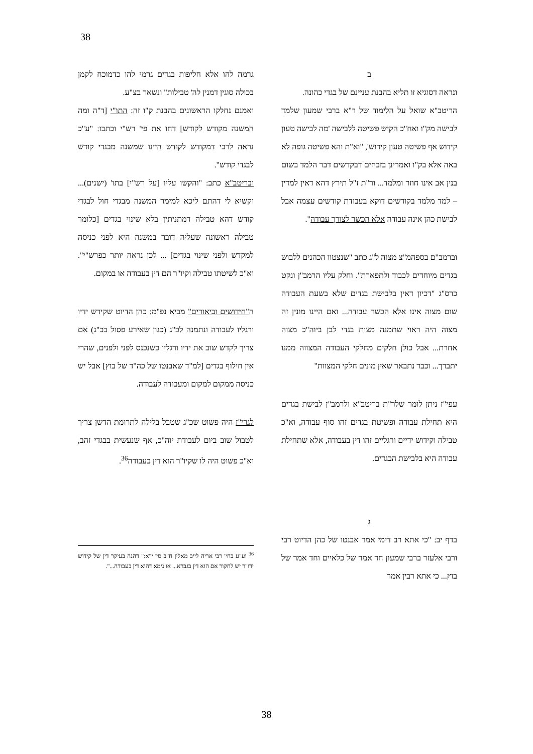38
גרמה להו אלא חליפות בגדים גרמי להו כדמוכח לקמן בכולה סוגין דמנין לה' טבילות" ונשאר בצ"ע.
ואמנם נחלקו הראשונים בהבנת ק"ו זה: התו"י [ד"ה ומה המשנה מקודש לקודש] דחו את פי' רש"י וכתבו: "ע"כ נראה לרבי דמקודש לקודש היינו שמשנה מבגדי קודש לבגדי קודש".
ובריטב"א כתב: "והקשו עליו [על רש"י] בתו' (ישנים)... וקשיא לי דהתם ליכא למימר המשנה מבגדי חול לבגדי קודש דהא טבילה דמתניתין בלא שינוי בגדים [כלומר טבילה ראשונה שעליה דובר במשנה היא לפני כניסה למקדש ולפני שינוי בגדים] ... לכן נראה יותר כפרש"י". וא"כ לשיטתו טבילה וקיו"ר הם דין בעבודה או במקום.
ה"חידושים וביאורים" מביא נפ"מ: כהן הדיוט שקידש ידיו ורגליו לעבודה ונתמנה לכ"ג (כגון שאירע פסול בכ"ג) אם צריך לקדש שוב את ידיו ורגליו כשנכנס לפני ולפנים, שהרי אין חילוף בגדים [למ"ד שאבנטו של כה"ד של בוץ] אבל יש כניסה ממקום למקום ומעבודה לעבודה.
לגרי"ז היה פשוט שכ"ג שטבל בלילה לתרומת הדשן צריך לטבול שוב ביום לעבודת יוה"כ, אף שנעשית בבגדי זהב, וא"כ פשוט היה לו שקיו"ר הוא דין בעבודה<sup>36</sup>.
<sup>36</sup> וע"ע בחי' רבי אריה לייב מאלין ח"ב סי' י"א:" דהנה בעיקר דין של קידוש ידו"ר יש לחקור אם הוא דין בגברא... או נימא דהוא דין בעבודה...".
ב
ונראה דסוגיא זו תליא בהבנת עניינם של בגדי כהונה.
הריטב"א שואל על הלימוד של ר"א ברבי שמעון שלמד לבישה מק"ו ואח"כ הקיש פשיטה ללבישה 'מה לבישה טעון קידוש אף פשיטה טעון קידוש', "וא"ת והא פשיטה גופה לא באה אלא בק"ו ואמרינן בזבחים דבקדשים דבר הלמד בשום בנין אב אינו חוזר ומלמד... ור"ת ז"ל תירץ דהא דאין למדין – למד מלמד בקודשים דוקא בעבודת קודשים עצמה אבל לבישת כהן אינה עבודה אלא הכשר לצורך עבודה".
וברמב"ם בספהמ"צ מצוה ל"ג כתב "שנצטוו הכהנים ללבוש בגדים מיוחדים לכבוד ולתפארת". וחלק עליו הרמב"ן ונקט כרס"ג "דכיון דאין בלבישת בגדים שלא בשעת העבודה שום מצוה אינו אלא הכשר עבודה... ואם היינו מונין זה מצוה היה ראוי שתמנה מצות בגדי לבן ביוה"כ מצוה אחרת... אבל כולן חלקים מחלקי העבודה המצווה ממנו יתברך... וכבר נתבאר שאין מונים חלקי המצוות"
עפי"ז ניתן לומר שלר"ת בריטב"א ולרמב"ן לבישת בגדים היא תחילת עבודה ופשיטת בגדים זהו סוף עבודה, וא"כ טבילה וקידוש ידיים ורגליים זהו דין בעבודה, אלא שתחילת עבודה היא בלבישת הבגדים.
ג
בדף יב: "כי אתא רב דימי אמר אבנטו של כהן הדיוט רבי ורבי אלעזר ברבי שמעון חד אמר של כלאיים וחד אמר של בוץ... כי אתא רבין אמר
38